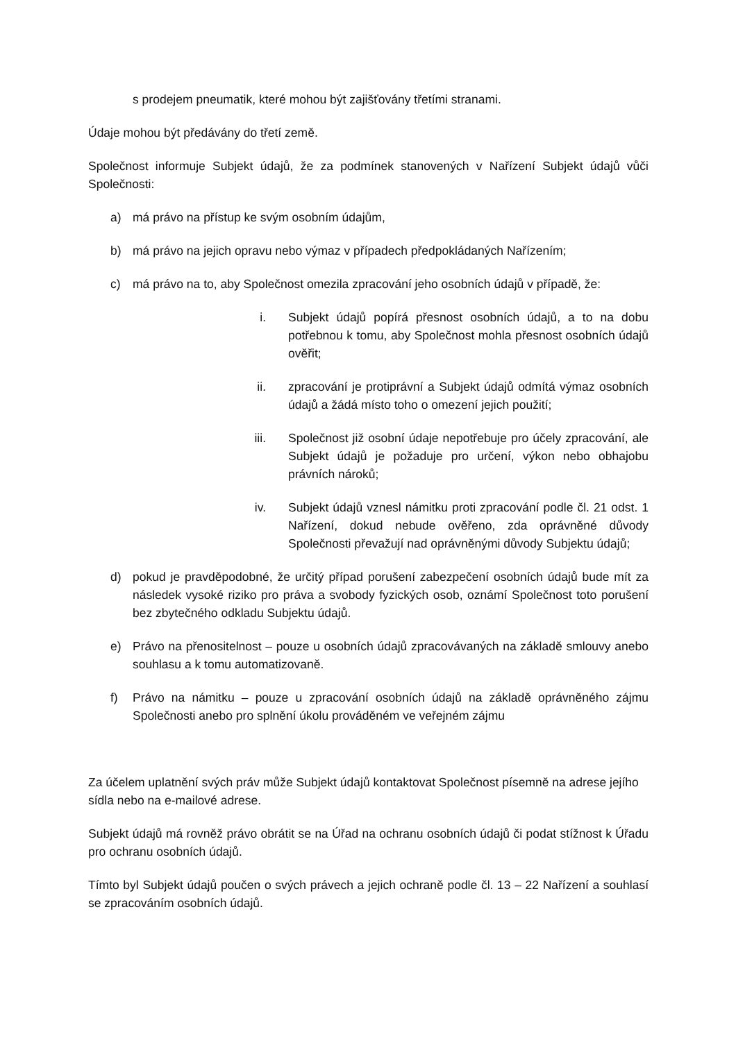s prodejem pneumatik, které mohou být zajišťovány třetími stranami.
Údaje mohou být předávány do třetí země.
Společnost informuje Subjekt údajů, že za podmínek stanovených v Nařízení Subjekt údajů vůči Společnosti:
a) má právo na přístup ke svým osobním údajům,
b) má právo na jejich opravu nebo výmaz v případech předpokládaných Nařízením;
c) má právo na to, aby Společnost omezila zpracování jeho osobních údajů v případě, že:
i. Subjekt údajů popírá přesnost osobních údajů, a to na dobu potřebnou k tomu, aby Společnost mohla přesnost osobních údajů ověřit;
ii. zpracování je protiprávní a Subjekt údajů odmítá výmaz osobních údajů a žádá místo toho o omezení jejich použití;
iii. Společnost již osobní údaje nepotřebuje pro účely zpracování, ale Subjekt údajů je požaduje pro určení, výkon nebo obhajobu právních nároků;
iv. Subjekt údajů vznesl námitku proti zpracování podle čl. 21 odst. 1 Nařízení, dokud nebude ověřeno, zda oprávněné důvody Společnosti převažují nad oprávněnými důvody Subjektu údajů;
d) pokud je pravděpodobné, že určitý případ porušení zabezpečení osobních údajů bude mít za následek vysoké riziko pro práva a svobody fyzických osob, oznámí Společnost toto porušení bez zbytečného odkladu Subjektu údajů.
e) Právo na přenositelnost – pouze u osobních údajů zpracovávaných na základě smlouvy anebo souhlasu a k tomu automatizovaně.
f) Právo na námitku – pouze u zpracování osobních údajů na základě oprávněného zájmu Společnosti anebo pro splnění úkolu prováděném ve veřejném zájmu
Za účelem uplatnění svých práv může Subjekt údajů kontaktovat Společnost písemně na adrese jejího sídla nebo na e-mailové adrese.
Subjekt údajů má rovněž právo obrátit se na Úřad na ochranu osobních údajů či podat stížnost k Úřadu pro ochranu osobních údajů.
Tímto byl Subjekt údajů poučen o svých právech a jejich ochraně podle čl. 13 – 22 Nařízení a souhlasí se zpracováním osobních údajů.